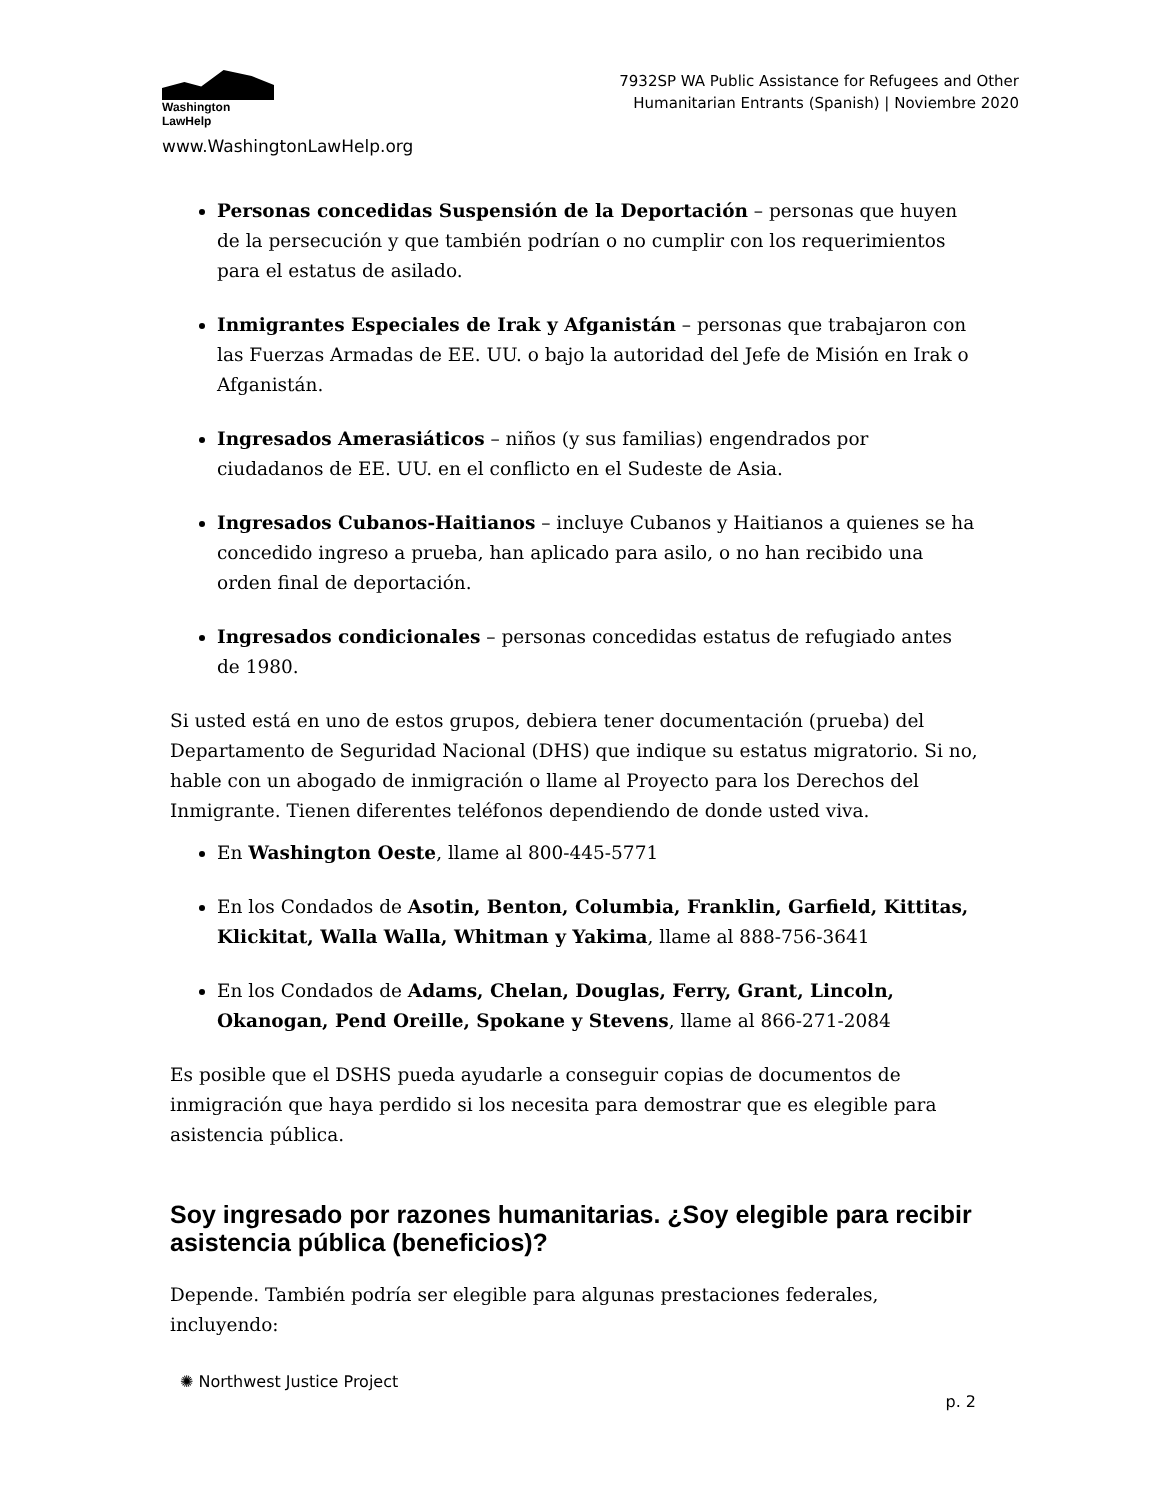Washington
LawHelp
www.WashingtonLawHelp.org
7932SP WA Public Assistance for Refugees and Other
Humanitarian Entrants (Spanish) | Noviembre 2020
Personas concedidas Suspensión de la Deportación – personas que huyen de la persecución y que también podrían o no cumplir con los requerimientos para el estatus de asilado.
Inmigrantes Especiales de Irak y Afganistán – personas que trabajaron con las Fuerzas Armadas de EE. UU. o bajo la autoridad del Jefe de Misión en Irak o Afganistán.
Ingresados Amerasiáticos – niños (y sus familias) engendrados por ciudadanos de EE. UU. en el conflicto en el Sudeste de Asia.
Ingresados Cubanos-Haitianos – incluye Cubanos y Haitianos a quienes se ha concedido ingreso a prueba, han aplicado para asilo, o no han recibido una orden final de deportación.
Ingresados condicionales – personas concedidas estatus de refugiado antes de 1980.
Si usted está en uno de estos grupos, debiera tener documentación (prueba) del Departamento de Seguridad Nacional (DHS) que indique su estatus migratorio. Si no, hable con un abogado de inmigración o llame al Proyecto para los Derechos del Inmigrante. Tienen diferentes teléfonos dependiendo de donde usted viva.
En Washington Oeste, llame al 800-445-5771
En los Condados de Asotin, Benton, Columbia, Franklin, Garfield, Kittitas, Klickitat, Walla Walla, Whitman y Yakima, llame al 888-756-3641
En los Condados de Adams, Chelan, Douglas, Ferry, Grant, Lincoln, Okanogan, Pend Oreille, Spokane y Stevens, llame al 866-271-2084
Es posible que el DSHS pueda ayudarle a conseguir copias de documentos de inmigración que haya perdido si los necesita para demostrar que es elegible para asistencia pública.
Soy ingresado por razones humanitarias. ¿Soy elegible para recibir asistencia pública (beneficios)?
Depende. También podría ser elegible para algunas prestaciones federales, incluyendo:
✺ Northwest Justice Project
p. 2